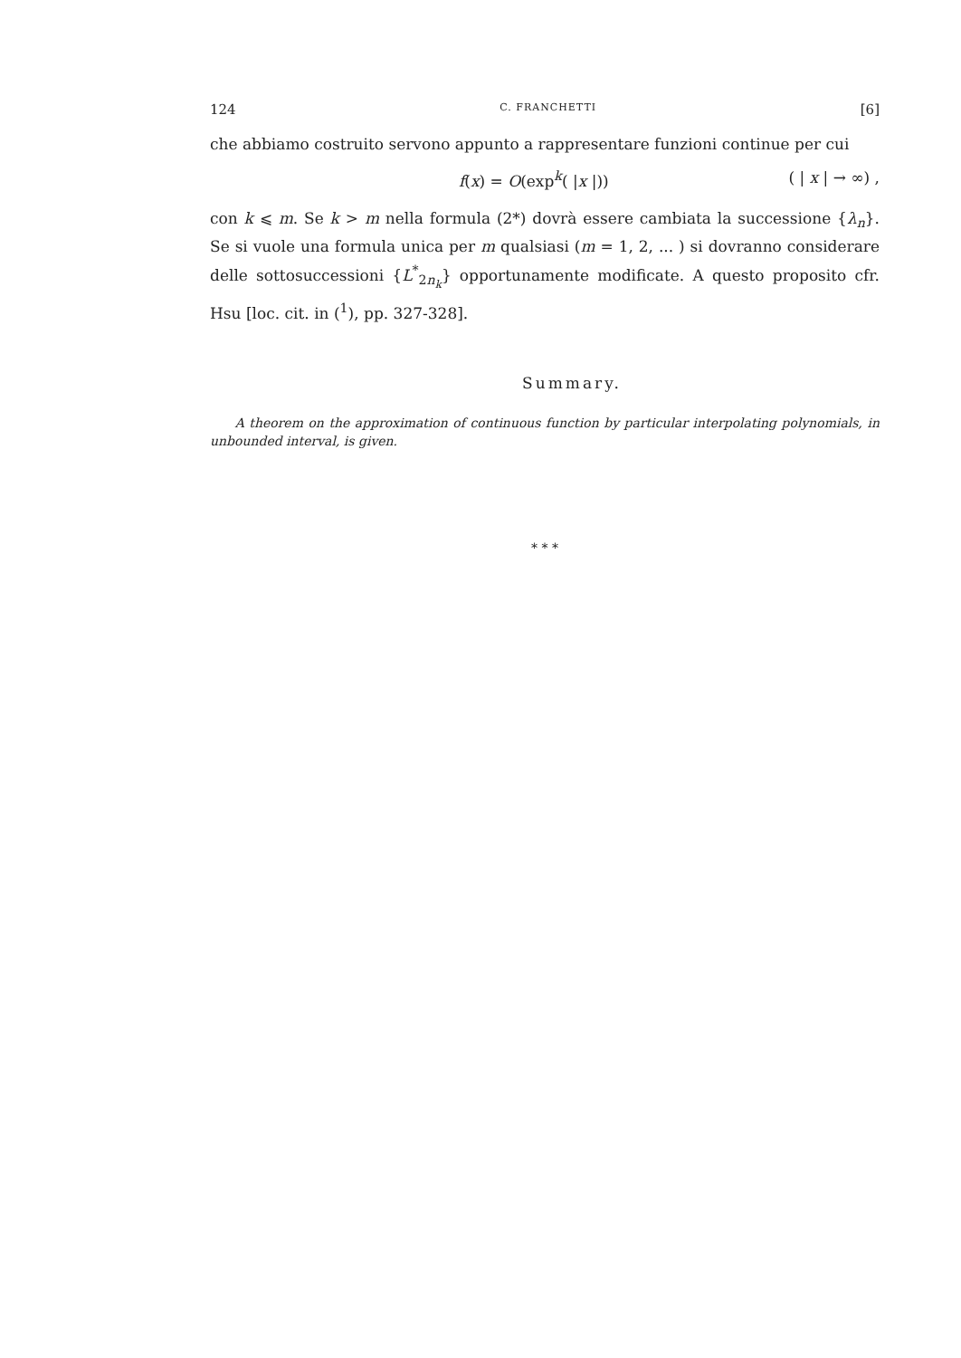124 C. FRANCHETTI [6]
che abbiamo costruito servono appunto a rappresentare funzioni continue per cui
f(x) = O(exp<sup>k</sup>( |x |)) ( | x | → ∞) ,
con k ⩽ m. Se k > m nella formula (2*) dovrà essere cambiata la successione {λ<sub>n</sub>}. Se si vuole una formula unica per m qualsiasi (m = 1, 2, ... ) si dovranno considerare delle sottosuccessioni {L<sup>*</sup><sub>2n<sub>k</sub></sub>} opportunamente modificate. A questo proposito cfr. Hsu [loc. cit. in (<sup>1</sup>), pp. 327-328].
Summary.
A theorem on the approximation of continuous function by particular interpolating polynomials, in unbounded interval, is given.
* * *